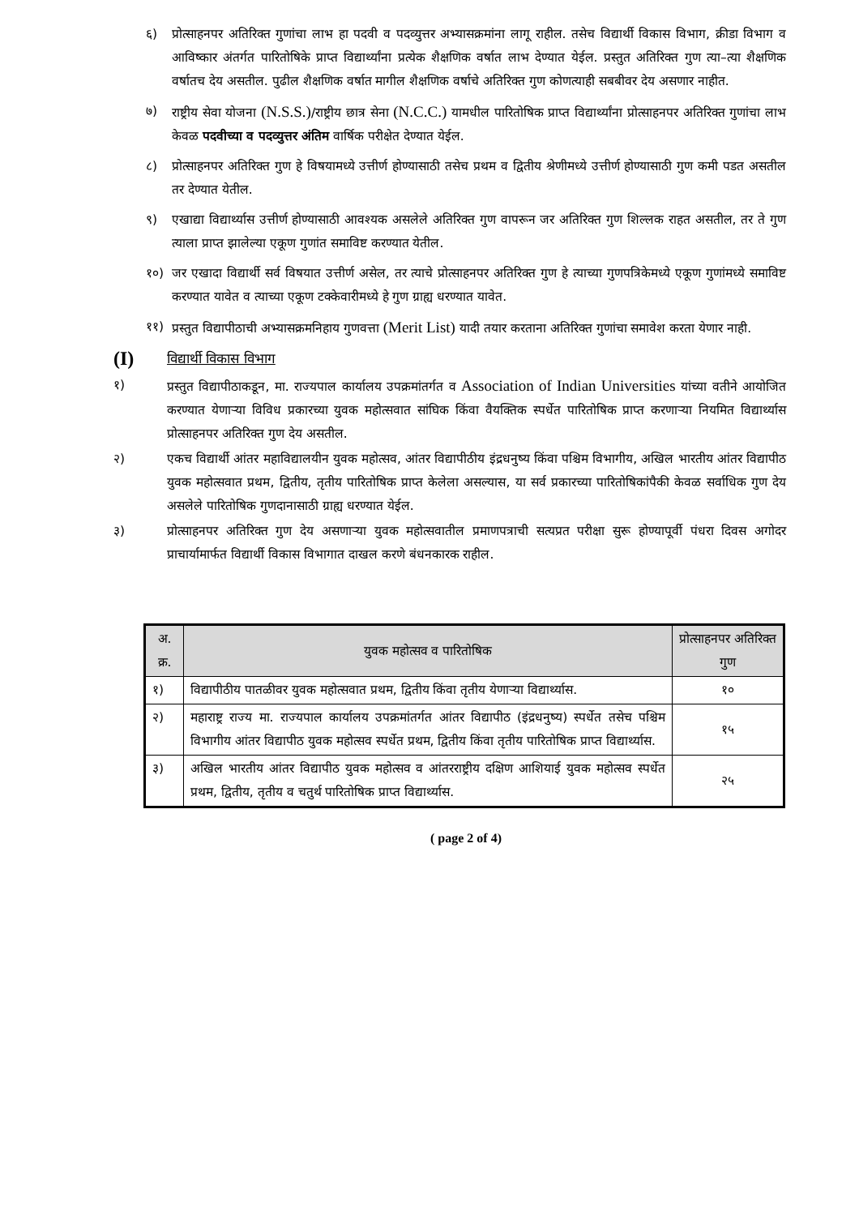६) प्रोत्साहनपर अतिरिक्त गुणांचा लाभ हा पदवी व पदव्युत्तर अभ्यासक्रमांना लागू राहील. तसेच विद्यार्थी विकास विभाग, क्रीडा विभाग व आविष्कार अंतर्गत पारितोषिके प्राप्त विद्यार्थ्यांना प्रत्येक शैक्षणिक वर्षात लाभ देण्यात येईल. प्रस्तुत अतिरिक्त गुण त्या–त्या शैक्षणिक वर्षातच देय असतील. पुढील शैक्षणिक वर्षात मागील शैक्षणिक वर्षाचे अतिरिक्त गुण कोणत्याही सबबीवर देय असणार नाहीत.
७) राष्ट्रीय सेवा योजना (N.S.S.)/राष्ट्रीय छात्र सेना (N.C.C.) यामधील पारितोषिक प्राप्त विद्यार्थ्यांना प्रोत्साहनपर अतिरिक्त गुणांचा लाभ केवळ पदवीच्या व पदव्युत्तर अंतिम वार्षिक परीक्षेत देण्यात येईल.
८) प्रोत्साहनपर अतिरिक्त गुण हे विषयामध्ये उत्तीर्ण होण्यासाठी तसेच प्रथम व द्वितीय श्रेणीमध्ये उत्तीर्ण होण्यासाठी गुण कमी पडत असतील तर देण्यात येतील.
९) एखाद्या विद्यार्थ्यास उत्तीर्ण होण्यासाठी आवश्यक असलेले अतिरिक्त गुण वापरून जर अतिरिक्त गुण शिल्लक राहत असतील, तर ते गुण त्याला प्राप्त झालेल्या एकूण गुणांत समाविष्ट करण्यात येतील.
१०) जर एखादा विद्यार्थी सर्व विषयात उत्तीर्ण असेल, तर त्याचे प्रोत्साहनपर अतिरिक्त गुण हे त्याच्या गुणपत्रिकेमध्ये एकूण गुणांमध्ये समाविष्ट करण्यात यावेत व त्याच्या एकूण टक्केवारीमध्ये हे गुण ग्राह्य धरण्यात यावेत.
११) प्रस्तुत विद्यापीठाची अभ्यासक्रमनिहाय गुणवत्ता (Merit List) यादी तयार करताना अतिरिक्त गुणांचा समावेश करता येणार नाही.
(I) विद्यार्थी विकास विभाग
१) प्रस्तुत विद्यापीठाकडून, मा. राज्यपाल कार्यालय उपक्रमांतर्गत व Association of Indian Universities यांच्या वतीने आयोजित करण्यात येणाऱ्या विविध प्रकारच्या युवक महोत्सवात सांघिक किंवा वैयक्तिक स्पर्धेत पारितोषिक प्राप्त करणाऱ्या नियमित विद्यार्थ्यास प्रोत्साहनपर अतिरिक्त गुण देय असतील.
२) एकच विद्यार्थी आंतर महाविद्यालयीन युवक महोत्सव, आंतर विद्यापीठीय इंद्रधनुष्य किंवा पश्चिम विभागीय, अखिल भारतीय आंतर विद्यापीठ युवक महोत्सवात प्रथम, द्वितीय, तृतीय पारितोषिक प्राप्त केलेला असल्यास, या सर्व प्रकारच्या पारितोषिकांपैकी केवळ सर्वाधिक गुण देय असलेले पारितोषिक गुणदानासाठी ग्राह्य धरण्यात येईल.
३) प्रोत्साहनपर अतिरिक्त गुण देय असणाऱ्या युवक महोत्सवातील प्रमाणपत्राची सत्यप्रत परीक्षा सुरू होण्यापूर्वी पंधरा दिवस अगोदर प्राचार्यामार्फत विद्यार्थी विकास विभागात दाखल करणे बंधनकारक राहील.
| अ. क्र. | युवक महोत्सव व पारितोषिक | प्रोत्साहनपर अतिरिक्त गुण |
| --- | --- | --- |
| १) | विद्यापीठीय पातळीवर युवक महोत्सवात प्रथम, द्वितीय किंवा तृतीय येणाऱ्या विद्यार्थ्यास. | १० |
| २) | महाराष्ट्र राज्य मा. राज्यपाल कार्यालय उपक्रमांतर्गत आंतर विद्यापीठ (इंद्रधनुष्य) स्पर्धेत तसेच पश्चिम विभागीय आंतर विद्यापीठ युवक महोत्सव स्पर्धेत प्रथम, द्वितीय किंवा तृतीय पारितोषिक प्राप्त विद्यार्थ्यास. | १५ |
| ३) | अखिल भारतीय आंतर विद्यापीठ युवक महोत्सव व आंतरराष्ट्रीय दक्षिण आशियाई युवक महोत्सव स्पर्धेत प्रथम, द्वितीय, तृतीय व चतुर्थ पारितोषिक प्राप्त विद्यार्थ्यास. | २५ |
( page 2 of 4)